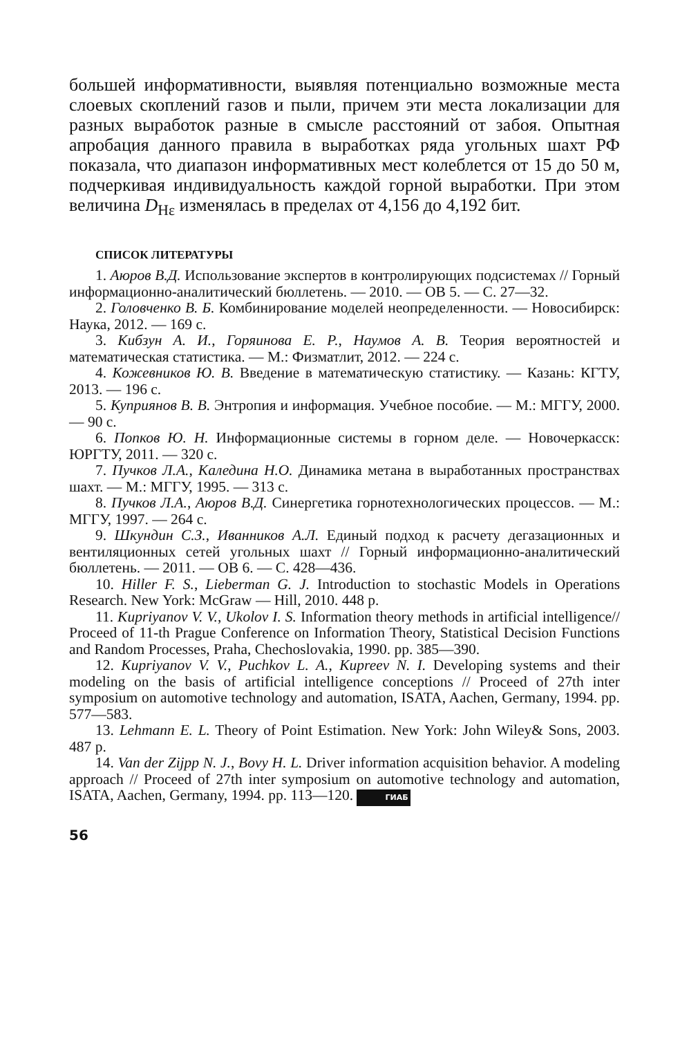большей информативности, выявляя потенциально возможные места слоевых скоплений газов и пыли, причем эти места локализации для разных выработок разные в смысле расстояний от забоя. Опытная апробация данного правила в выработках ряда угольных шахт РФ показала, что диапазон информативных мест колеблется от 15 до 50 м, подчеркивая индивидуальность каждой горной выработки. При этом величина D<sub>Нε</sub> изменялась в пределах от 4,156 до 4,192 бит.
СПИСОК ЛИТЕРАТУРЫ
1. Аюров В.Д. Использование экспертов в контролирующих подсистемах // Горный информационно-аналитический бюллетень. — 2010. — ОВ 5. — С. 27—32.
2. Головченко В. Б. Комбинирование моделей неопределенности. — Новосибирск: Наука, 2012. — 169 с.
3. Кибзун А. И., Горяинова Е. Р., Наумов А. В. Теория вероятностей и математическая статистика. — М.: Физматлит, 2012. — 224 с.
4. Кожевников Ю. В. Введение в математическую статистику. — Казань: КГТУ, 2013. — 196 с.
5. Куприянов В. В. Энтропия и информация. Учебное пособие. — М.: МГГУ, 2000. — 90 с.
6. Попков Ю. Н. Информационные системы в горном деле. — Новочеркасск: ЮРГТУ, 2011. — 320 с.
7. Пучков Л.А., Каледина Н.О. Динамика метана в выработанных пространствах шахт. — М.: МГГУ, 1995. — 313 с.
8. Пучков Л.А., Аюров В.Д. Синергетика горнотехнологических процессов. — М.: МГГУ, 1997. — 264 с.
9. Шкундин С.З., Иванников А.Л. Единый подход к расчету дегазационных и вентиляционных сетей угольных шахт // Горный информационно-аналитический бюллетень. — 2011. — ОВ 6. — С. 428—436.
10. Hiller F. S., Lieberman G. J. Introduction to stochastic Models in Operations Research. New York: McGraw — Hill, 2010. 448 p.
11. Kupriyanov V. V., Ukolov I. S. Information theory methods in artificial intelligence// Proceed of 11-th Prague Conference on Information Theory, Statistical Decision Functions and Random Processes, Praha, Chechoslovakia, 1990. pp. 385—390.
12. Kupriyanov V. V., Puchkov L. A., Kupreev N. I. Developing systems and their modeling on the basis of artificial intelligence conceptions // Proceed of 27th inter symposium on automotive technology and automation, ISATA, Aachen, Germany, 1994. pp. 577—583.
13. Lehmann E. L. Theory of Point Estimation. New York: John Wiley& Sons, 2003. 487 p.
14. Van der Zijpp N. J., Bovy H. L. Driver information acquisition behavior. A modeling approach // Proceed of 27th inter symposium on automotive technology and automation, ISATA, Aachen, Germany, 1994. pp. 113—120. ГИАБ
56